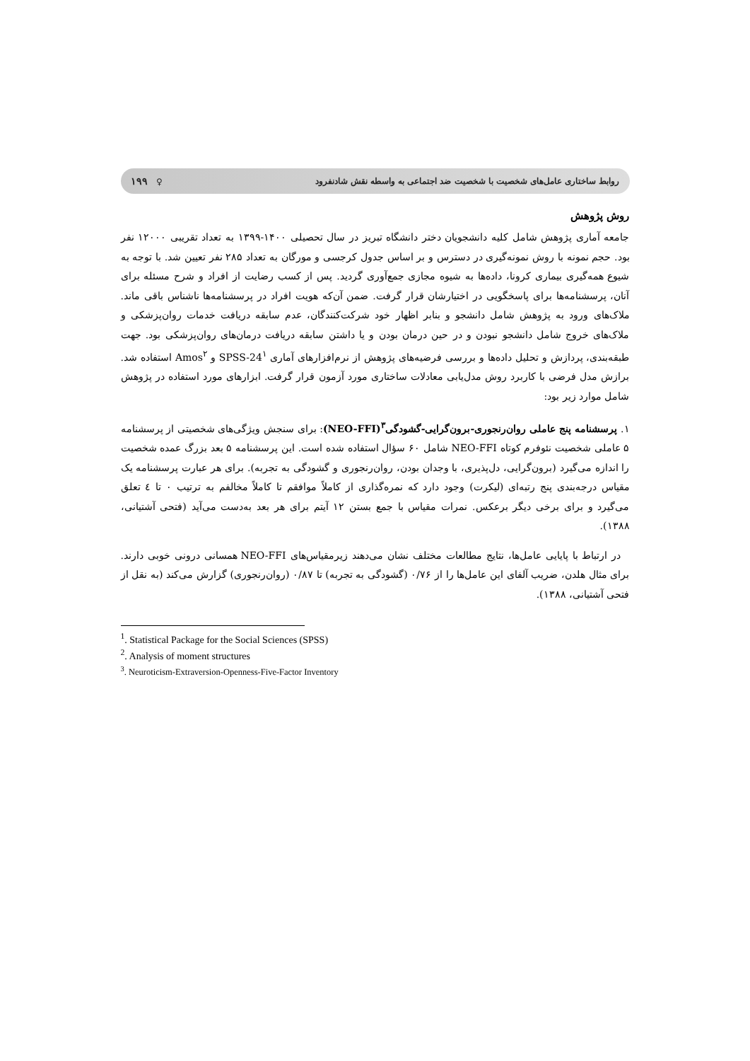روابط ساختاری عامل‌های شخصیت با شخصیت ضد اجتماعی به واسطه نقش شادنفرود ♀ ۱۹۹
روش پژوهش
جامعه آماری پژوهش شامل کلیه دانشجویان دختر دانشگاه تبریز در سال تحصیلی ۱۴۰۰-۱۳۹۹ به تعداد تقریبی ۱۲۰۰۰ نفر بود. حجم نمونه با روش نمونه‌گیری در دسترس و بر اساس جدول کرجسی و مورگان به تعداد ۲۸۵ نفر تعیین شد. با توجه به شیوع همه‌گیری بیماری کرونا، داده‌ها به شیوه مجازی جمع‌آوری گردید. پس از کسب رضایت از افراد و شرح مسئله برای آنان، پرسشنامه‌ها برای پاسخگویی در اختیارشان قرار گرفت. ضمن آن‌که هویت افراد در پرسشنامه‌ها ناشناس باقی ماند. ملاک‌های ورود به پژوهش شامل دانشجو و بنابر اظهار خود شرکت‌کنندگان، عدم سابقه دریافت خدمات روان‌پزشکی و ملاک‌های خروج شامل دانشجو نبودن و در حین درمان بودن و یا داشتن سابقه دریافت درمان‌های روان‌پزشکی بود. جهت طبقه‌بندی، پردازش و تحلیل داده‌ها و بررسی فرضیه‌های پژوهش از نرم‌افزارهای آماری SPSS-24<sup>۱</sup> و Amos<sup>۲</sup> استفاده شد. برازش مدل فرضی با کاربرد روش مدل‌یابی معادلات ساختاری مورد آزمون قرار گرفت. ابزارهای مورد استفاده در پژوهش شامل موارد زیر بود:
۱. پرسشنامه پنج عاملی روان‌رنجوری-برون‌گرایی-گشودگی<sup>۳</sup>(NEO-FFI): برای سنجش ویژگی‌های شخصیتی از پرسشنامه ۵ عاملی شخصیت نئوفرم کوتاه NEO-FFI شامل ۶۰ سؤال استفاده شده است. این پرسشنامه ۵ بعد بزرگ عمده شخصیت را اندازه می‌گیرد (برون‌گرایی، دل‌پذیری، با وجدان بودن، روان‌رنجوری و گشودگی به تجربه). برای هر عبارت پرسشنامه یک مقیاس درجه‌بندی پنج رتبه‌ای (لیکرت) وجود دارد که نمره‌گذاری از کاملاً موافقم تا کاملاً مخالفم به ترتیب ۰ تا ٤ تعلق می‌گیرد و برای برخی دیگر برعکس. نمرات مقیاس با جمع بستن ۱۲ آیتم برای هر بعد به‌دست می‌آید (فتحی آشتیانی، ۱۳۸۸).
در ارتباط با پایایی عامل‌ها، نتایج مطالعات مختلف نشان می‌دهند زیرمقیاس‌های NEO-FFI همسانی درونی خوبی دارند. برای مثال هلدن، ضریب آلفای این عامل‌ها را از ۰/۷۶ (گشودگی به تجربه) تا ۰/۸۷ (روان‌رنجوری) گزارش می‌کند (به نقل از فتحی آشتیانی، ۱۳۸۸).
<sup>1</sup>. Statistical Package for the Social Sciences (SPSS)
<sup>2</sup>. Analysis of moment structures
<sup>3</sup>. Neuroticism-Extraversion-Openness-Five-Factor Inventory